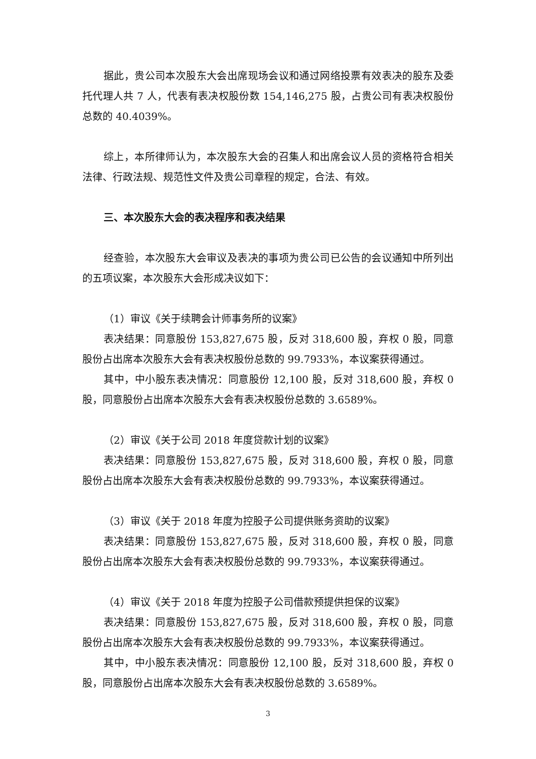据此，贵公司本次股东大会出席现场会议和通过网络投票有效表决的股东及委托代理人共 7 人，代表有表决权股份数 154,146,275 股，占贵公司有表决权股份总数的 40.4039%。
综上，本所律师认为，本次股东大会的召集人和出席会议人员的资格符合相关法律、行政法规、规范性文件及贵公司章程的规定，合法、有效。
三、本次股东大会的表决程序和表决结果
经查验，本次股东大会审议及表决的事项为贵公司已公告的会议通知中所列出的五项议案，本次股东大会形成决议如下：
（1）审议《关于续聘会计师事务所的议案》
表决结果：同意股份 153,827,675 股，反对 318,600 股，弃权 0 股，同意股份占出席本次股东大会有表决权股份总数的 99.7933%，本议案获得通过。
其中，中小股东表决情况：同意股份 12,100 股，反对 318,600 股，弃权 0 股，同意股份占出席本次股东大会有表决权股份总数的 3.6589%。
（2）审议《关于公司 2018 年度贷款计划的议案》
表决结果：同意股份 153,827,675 股，反对 318,600 股，弃权 0 股，同意股份占出席本次股东大会有表决权股份总数的 99.7933%，本议案获得通过。
（3）审议《关于 2018 年度为控股子公司提供账务资助的议案》
表决结果：同意股份 153,827,675 股，反对 318,600 股，弃权 0 股，同意股份占出席本次股东大会有表决权股份总数的 99.7933%，本议案获得通过。
（4）审议《关于 2018 年度为控股子公司借款预提供担保的议案》
表决结果：同意股份 153,827,675 股，反对 318,600 股，弃权 0 股，同意股份占出席本次股东大会有表决权股份总数的 99.7933%，本议案获得通过。
其中，中小股东表决情况：同意股份 12,100 股，反对 318,600 股，弃权 0 股，同意股份占出席本次股东大会有表决权股份总数的 3.6589%。
3